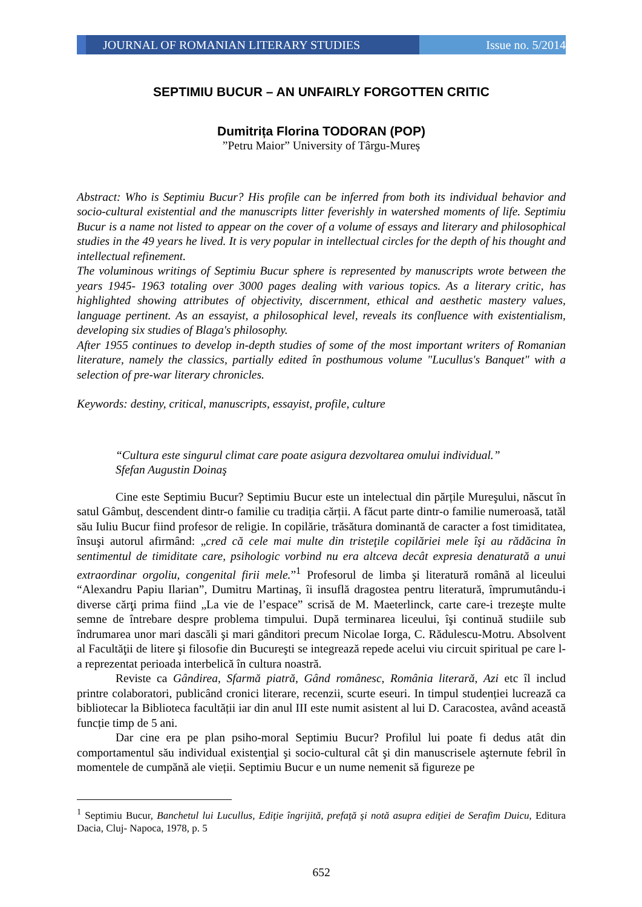JOURNAL OF ROMANIAN LITERARY STUDIES
Issue no. 5/2014
SEPTIMIU BUCUR – AN UNFAIRLY FORGOTTEN CRITIC
Dumitrița Florina TODORAN (POP)
”Petru Maior” University of Târgu-Mureș
Abstract: Who is Septimiu Bucur? His profile can be inferred from both its individual behavior and socio-cultural existential and the manuscripts litter feverishly in watershed moments of life. Septimiu Bucur is a name not listed to appear on the cover of a volume of essays and literary and philosophical studies in the 49 years he lived. It is very popular in intellectual circles for the depth of his thought and intellectual refinement.
The voluminous writings of Septimiu Bucur sphere is represented by manuscripts wrote between the years 1945- 1963 totaling over 3000 pages dealing with various topics. As a literary critic, has highlighted showing attributes of objectivity, discernment, ethical and aesthetic mastery values, language pertinent. As an essayist, a philosophical level, reveals its confluence with existentialism, developing six studies of Blaga's philosophy.
After 1955 continues to develop in-depth studies of some of the most important writers of Romanian literature, namely the classics, partially edited în posthumous volume "Lucullus's Banquet" with a selection of pre-war literary chronicles.
Keywords: destiny, critical, manuscripts, essayist, profile, culture
“Cultura este singurul climat care poate asigura dezvoltarea omului individual.”
Sfefan Augustin Doinaş
Cine este Septimiu Bucur? Septimiu Bucur este un intelectual din părțile Mureşului, născut în satul Gâmbuț, descendent dintr-o familie cu tradiția cărții. A făcut parte dintr-o familie numeroasă, tatăl său Iuliu Bucur fiind profesor de religie. In copilărie, trăsătura dominantă de caracter a fost timiditatea, însuşi autorul afirmând: „cred că cele mai multe din tristeţile copilăriei mele îşi au rădăcina în sentimentul de timiditate care, psihologic vorbind nu era altceva decât expresia denaturată a unui extraordinar orgoliu, congenital firii mele.”<sup>1</sup> Profesorul de limba şi literatură română al liceului “Alexandru Papiu Ilarian”, Dumitru Martinaş, îi insuflă dragostea pentru literatură, împrumutându-i diverse cărţi prima fiind „La vie de l’espace” scrisă de M. Maeterlinck, carte care-i trezeşte multe semne de întrebare despre problema timpului. După terminarea liceului, îşi continuă studiile sub îndrumarea unor mari dascăli şi mari gânditori precum Nicolae Iorga, C. Rădulescu-Motru. Absolvent al Facultăţii de litere şi filosofie din Bucureşti se integrează repede acelui viu circuit spiritual pe care l-a reprezentat perioada interbelică în cultura noastră.
Reviste ca Gândirea, Sfarmă piatră, Gând românesc, România literară, Azi etc îl includ printre colaboratori, publicând cronici literare, recenzii, scurte eseuri. In timpul studenției lucrează ca bibliotecar la Biblioteca facultății iar din anul III este numit asistent al lui D. Caracostea, având această funcție timp de 5 ani.
Dar cine era pe plan psiho-moral Septimiu Bucur? Profilul lui poate fi dedus atât din comportamentul său individual existenţial şi socio-cultural cât şi din manuscrisele aşternute febril în momentele de cumpănă ale vieții. Septimiu Bucur e un nume nemenit să figureze pe
<sup>1</sup> Septimiu Bucur, Banchetul lui Lucullus, Ediţie îngrijită, prefaţă şi notă asupra ediţiei de Serafim Duicu, Editura Dacia, Cluj- Napoca, 1978, p. 5
652